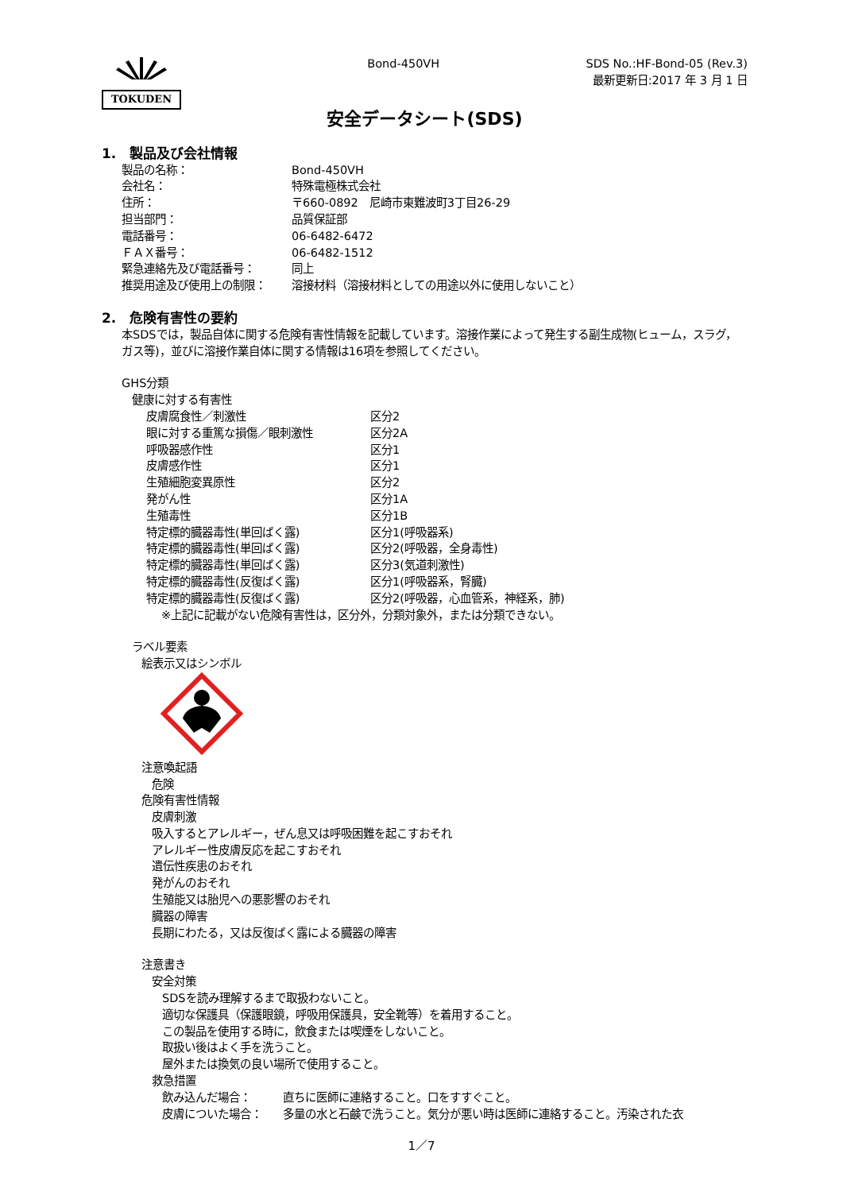TOKUDEN
Bond-450VH SDS No.:HF-Bond-05 (Rev.3)
最新更新日:2017 年 3 月 1 日
安全データシート(SDS)
1.　製品及び会社情報
製品の名称： Bond-450VH
会社名： 特殊電極株式会社
住所： 〒660-0892　尼崎市東難波町3丁目26-29
担当部門： 品質保証部
電話番号： 06-6482-6472
ＦＡＸ番号： 06-6482-1512
緊急連絡先及び電話番号： 同上
推奨用途及び使用上の制限： 溶接材料（溶接材料としての用途以外に使用しないこと）
2.　危険有害性の要約
本SDSでは，製品自体に関する危険有害性情報を記載しています。溶接作業によって発生する副生成物(ヒューム，スラグ，ガス等)，並びに溶接作業自体に関する情報は16項を参照してください。
GHS分類
健康に対する有害性
皮膚腐食性／刺激性 区分2
眼に対する重篤な損傷／眼刺激性 区分2A
呼吸器感作性 区分1
皮膚感作性 区分1
生殖細胞変異原性 区分2
発がん性 区分1A
生殖毒性 区分1B
特定標的臓器毒性(単回ばく露) 区分1(呼吸器系)
特定標的臓器毒性(単回ばく露) 区分2(呼吸器，全身毒性)
特定標的臓器毒性(単回ばく露) 区分3(気道刺激性)
特定標的臓器毒性(反復ばく露) 区分1(呼吸器系，腎臓)
特定標的臓器毒性(反復ばく露) 区分2(呼吸器，心血管系，神経系，肺)
※上記に記載がない危険有害性は，区分外，分類対象外，または分類できない。
ラベル要素
絵表示又はシンボル
注意喚起語
危険
危険有害性情報
皮膚刺激
吸入するとアレルギー，ぜん息又は呼吸困難を起こすおそれ
アレルギー性皮膚反応を起こすおそれ
遺伝性疾患のおそれ
発がんのおそれ
生殖能又は胎児への悪影響のおそれ
臓器の障害
長期にわたる，又は反復ばく露による臓器の障害
注意書き
安全対策
SDSを読み理解するまで取扱わないこと。
適切な保護具（保護眼鏡，呼吸用保護具，安全靴等）を着用すること。
この製品を使用する時に，飲食または喫煙をしないこと。
取扱い後はよく手を洗うこと。
屋外または換気の良い場所で使用すること。
救急措置
飲み込んだ場合： 直ちに医師に連絡すること。口をすすぐこと。
皮膚についた場合： 多量の水と石鹸で洗うこと。気分が悪い時は医師に連絡すること。汚染された衣
1／7